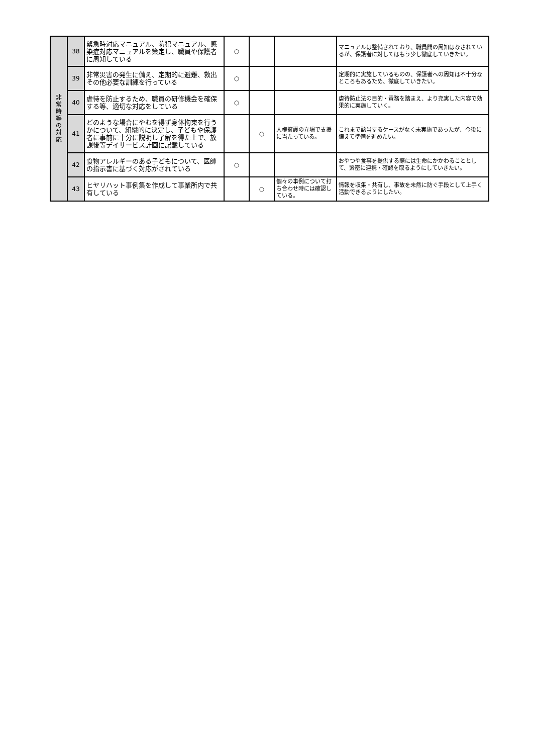| 非 常 時 等 の 対 応 | 38 | 緊急時対応マニュアル、防犯マニュアル、感染症対応マニュアルを策定し、職員や保護者に周知している | ○ | | | マニュアルは整備されており、職員間の周知はなされているが、保護者に対してはもう少し徹底していきたい。 |
| | 39 | 非常災害の発生に備え、定期的に避難、救出その他必要な訓練を行っている | ○ | | | 定期的に実施しているものの、保護者への周知は不十分なところもあるため、徹底していきたい。 |
| | 40 | 虐待を防止するため、職員の研修機会を確保する等、適切な対応をしている | ○ | | | 虐待防止法の目的・責務を踏まえ、より充実した内容で効果的に実施していく。 |
| | 41 | どのような場合にやむを得ず身体拘束を行うかについて、組織的に決定し、子どもや保護者に事前に十分に説明し了解を得た上で、放課後等デイサービス計画に記載している | | ○ | 人権擁護の立場で支援に当たっている。 | これまで該当するケースがなく未実施であったが、今後に備えて準備を進めたい。 |
| | 42 | 食物アレルギーのある子どもについて、医師の指示書に基づく対応がされている | ○ | | | おやつや食事を提供する際には生命にかかわることとして、緊密に連携・確認を取るようにしていきたい。 |
| | 43 | ヒヤリハット事例集を作成して事業所内で共有している | | ○ | 個々の事例について打ち合わせ時には確認している。 | 情報を収集・共有し、事故を未然に防ぐ手段として上手く活動できるようにしたい。 |